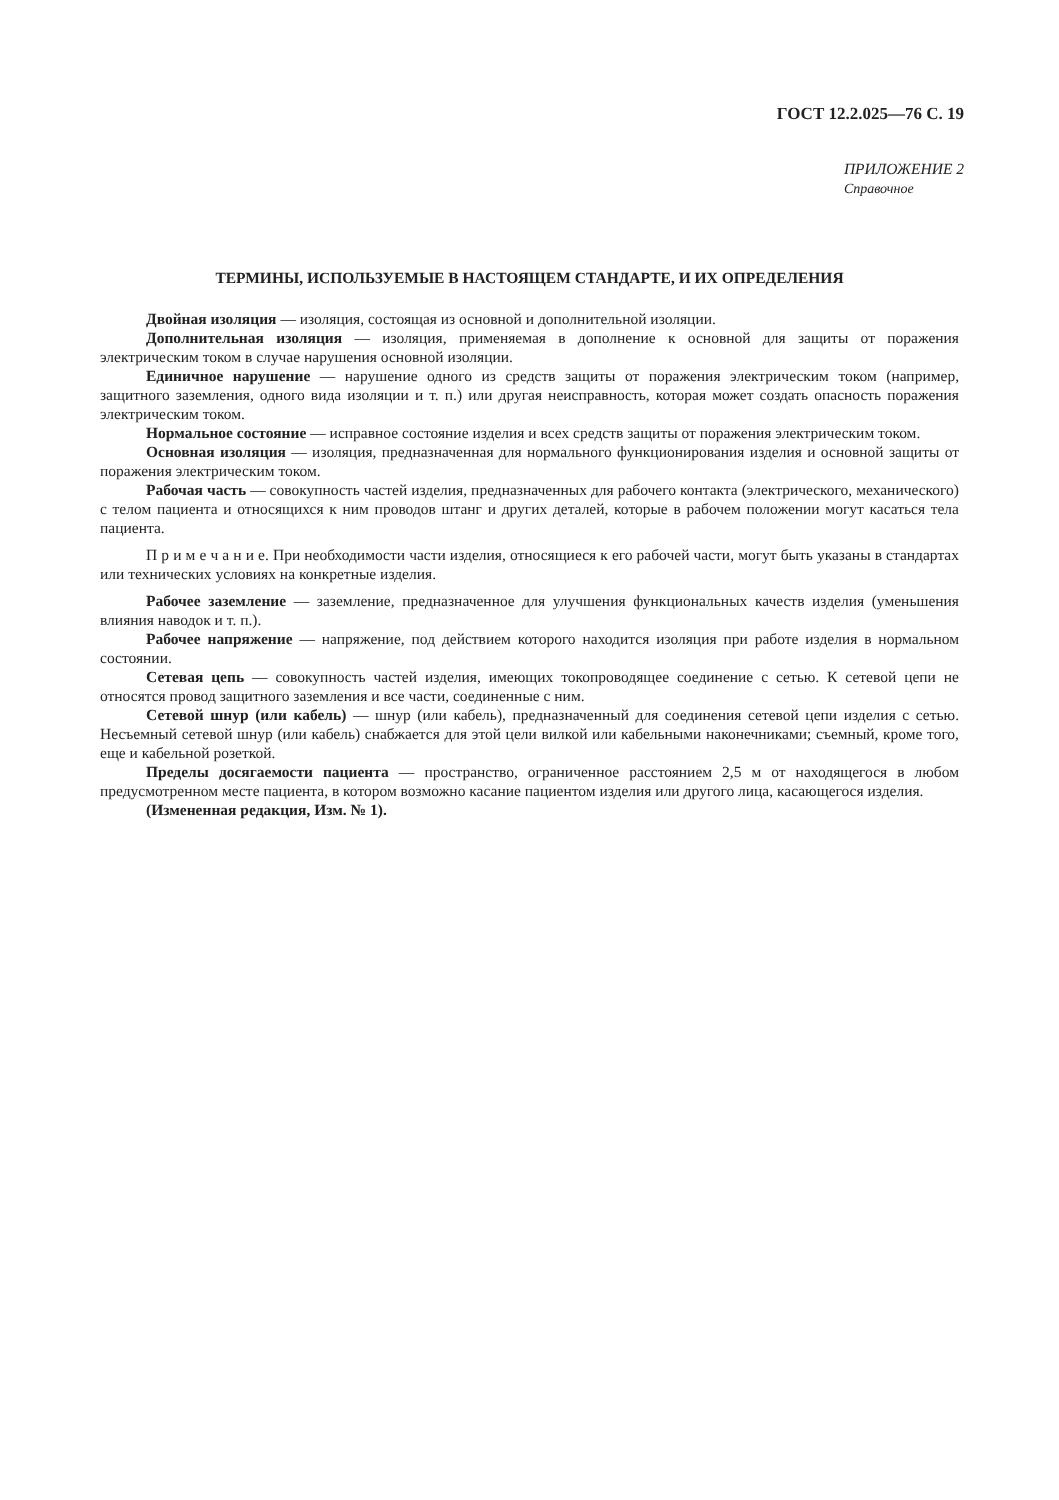ГОСТ 12.2.025—76 С. 19
ПРИЛОЖЕНИЕ 2
Справочное
ТЕРМИНЫ, ИСПОЛЬЗУЕМЫЕ В НАСТОЯЩЕМ СТАНДАРТЕ, И ИХ ОПРЕДЕЛЕНИЯ
Двойная изоляция — изоляция, состоящая из основной и дополнительной изоляции.
Дополнительная изоляция — изоляция, применяемая в дополнение к основной для защиты от поражения электрическим током в случае нарушения основной изоляции.
Единичное нарушение — нарушение одного из средств защиты от поражения электрическим током (например, защитного заземления, одного вида изоляции и т. п.) или другая неисправность, которая может создать опасность поражения электрическим током.
Нормальное состояние — исправное состояние изделия и всех средств защиты от поражения электрическим током.
Основная изоляция — изоляция, предназначенная для нормального функционирования изделия и основной защиты от поражения электрическим током.
Рабочая часть — совокупность частей изделия, предназначенных для рабочего контакта (электрического, механического) с телом пациента и относящихся к ним проводов штанг и других деталей, которые в рабочем положении могут касаться тела пациента.
П р и м е ч а н и е. При необходимости части изделия, относящиеся к его рабочей части, могут быть указаны в стандартах или технических условиях на конкретные изделия.
Рабочее заземление — заземление, предназначенное для улучшения функциональных качеств изделия (уменьшения влияния наводок и т. п.).
Рабочее напряжение — напряжение, под действием которого находится изоляция при работе изделия в нормальном состоянии.
Сетевая цепь — совокупность частей изделия, имеющих токопроводящее соединение с сетью. К сетевой цепи не относятся провод защитного заземления и все части, соединенные с ним.
Сетевой шнур (или кабель) — шнур (или кабель), предназначенный для соединения сетевой цепи изделия с сетью. Несъемный сетевой шнур (или кабель) снабжается для этой цели вилкой или кабельными наконечниками; съемный, кроме того, еще и кабельной розеткой.
Пределы досягаемости пациента — пространство, ограниченное расстоянием 2,5 м от находящегося в любом предусмотренном месте пациента, в котором возможно касание пациентом изделия или другого лица, касающегося изделия.
(Измененная редакция, Изм. № 1).